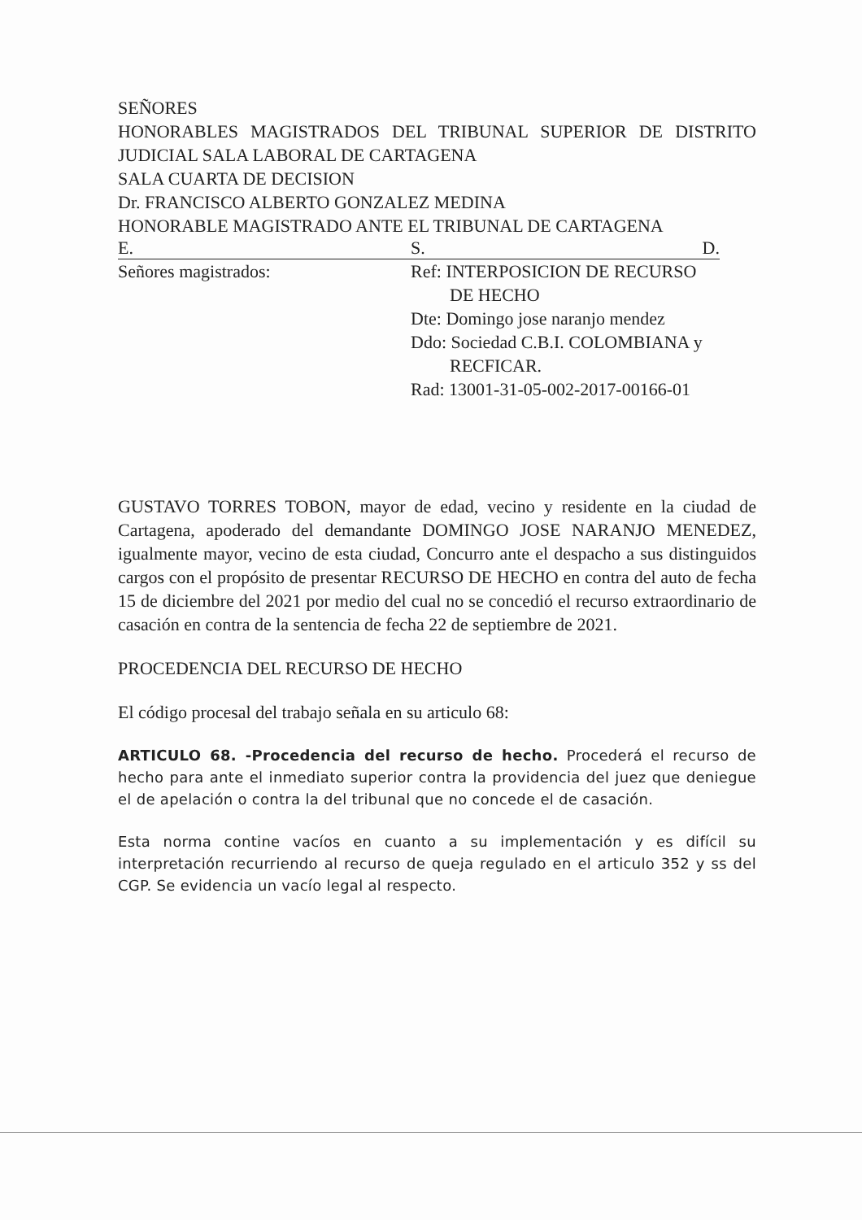SEÑORES
HONORABLES MAGISTRADOS DEL TRIBUNAL SUPERIOR DE DISTRITO JUDICIAL SALA LABORAL DE CARTAGENA
SALA CUARTA DE DECISION
Dr. FRANCISCO ALBERTO GONZALEZ MEDINA
HONORABLE MAGISTRADO ANTE EL TRIBUNAL DE CARTAGENA
E. S. D.
Señores magistrados: Ref: INTERPOSICION DE RECURSO
DE HECHO
Dte: Domingo jose naranjo mendez
Ddo: Sociedad C.B.I. COLOMBIANA y
RECFICAR.
Rad: 13001-31-05-002-2017-00166-01
GUSTAVO TORRES TOBON, mayor de edad, vecino y residente en la ciudad de Cartagena, apoderado del demandante DOMINGO JOSE NARANJO MENEDEZ, igualmente mayor, vecino de esta ciudad, Concurro ante el despacho a sus distinguidos cargos con el propósito de presentar RECURSO DE HECHO en contra del auto de fecha 15 de diciembre del 2021 por medio del cual no se concedió el recurso extraordinario de casación en contra de la sentencia de fecha 22 de septiembre de 2021.
PROCEDENCIA DEL RECURSO DE HECHO
El código procesal del trabajo señala en su articulo 68:
ARTICULO 68. -Procedencia del recurso de hecho. Procederá el recurso de hecho para ante el inmediato superior contra la providencia del juez que deniegue el de apelación o contra la del tribunal que no concede el de casación.
Esta norma contine vacíos en cuanto a su implementación y es difícil su interpretación recurriendo al recurso de queja regulado en el articulo 352 y ss del CGP. Se evidencia un vacío legal al respecto.